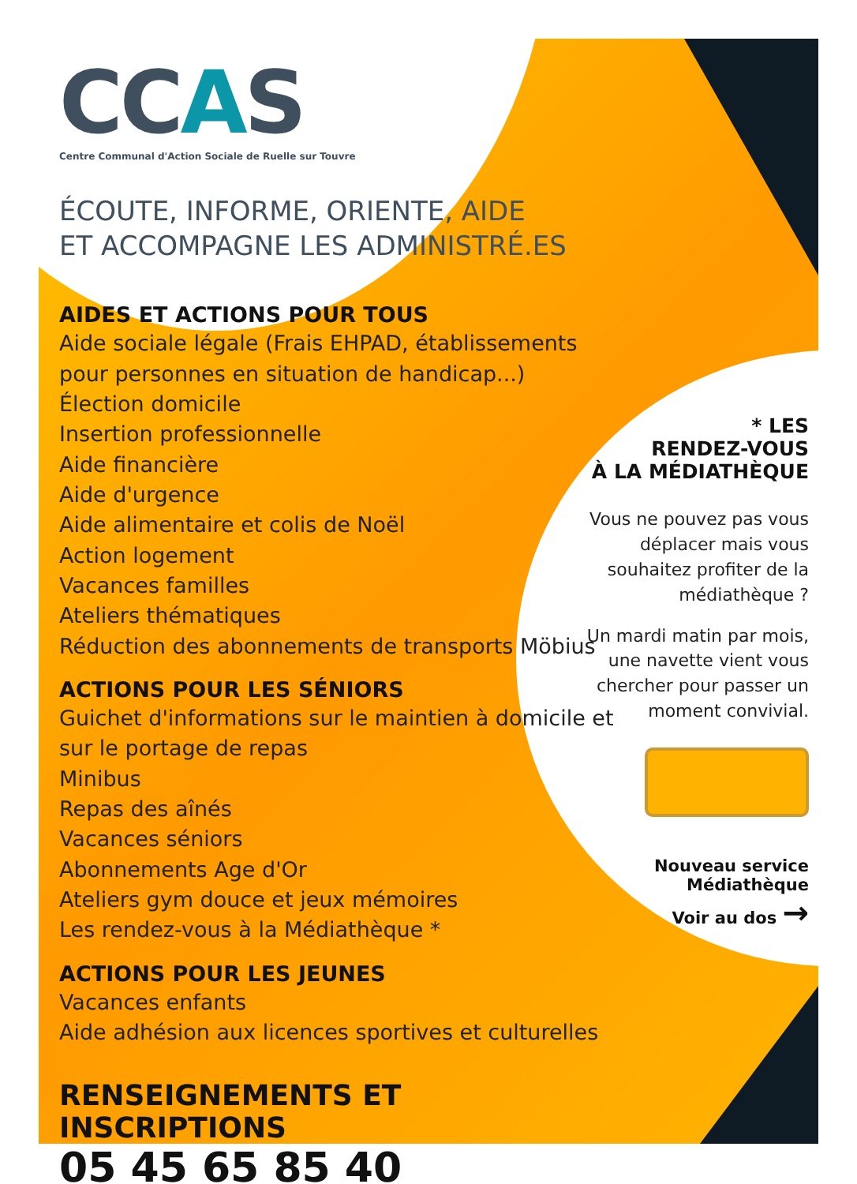CCAS
Centre Communal d'Action Sociale de Ruelle sur Touvre
ÉCOUTE, INFORME, ORIENTE, AIDE
ET ACCOMPAGNE LES ADMINISTRÉ.ES
AIDES ET ACTIONS POUR TOUS
Aide sociale légale (Frais EHPAD, établissements pour personnes en situation de handicap...)
Élection domicile
Insertion professionnelle
Aide financière
Aide d'urgence
Aide alimentaire et colis de Noël
Action logement
Vacances familles
Ateliers thématiques
Réduction des abonnements de transports Möbius
ACTIONS POUR LES SÉNIORS
Guichet d'informations sur le maintien à domicile et sur le portage de repas
Minibus
Repas des aînés
Vacances séniors
Abonnements Age d'Or
Ateliers gym douce et jeux mémoires
Les rendez-vous à la Médiathèque *
ACTIONS POUR LES JEUNES
Vacances enfants
Aide adhésion aux licences sportives et culturelles
RENSEIGNEMENTS ET INSCRIPTIONS
05 45 65 85 40
* LES
RENDEZ-VOUS
À LA MÉDIATHÈQUE
Vous ne pouvez pas vous déplacer mais vous souhaitez profiter de la médiathèque ?
Un mardi matin par mois, une navette vient vous chercher pour passer un moment convivial.
Nouveau service
Médiathèque
Voir au dos →